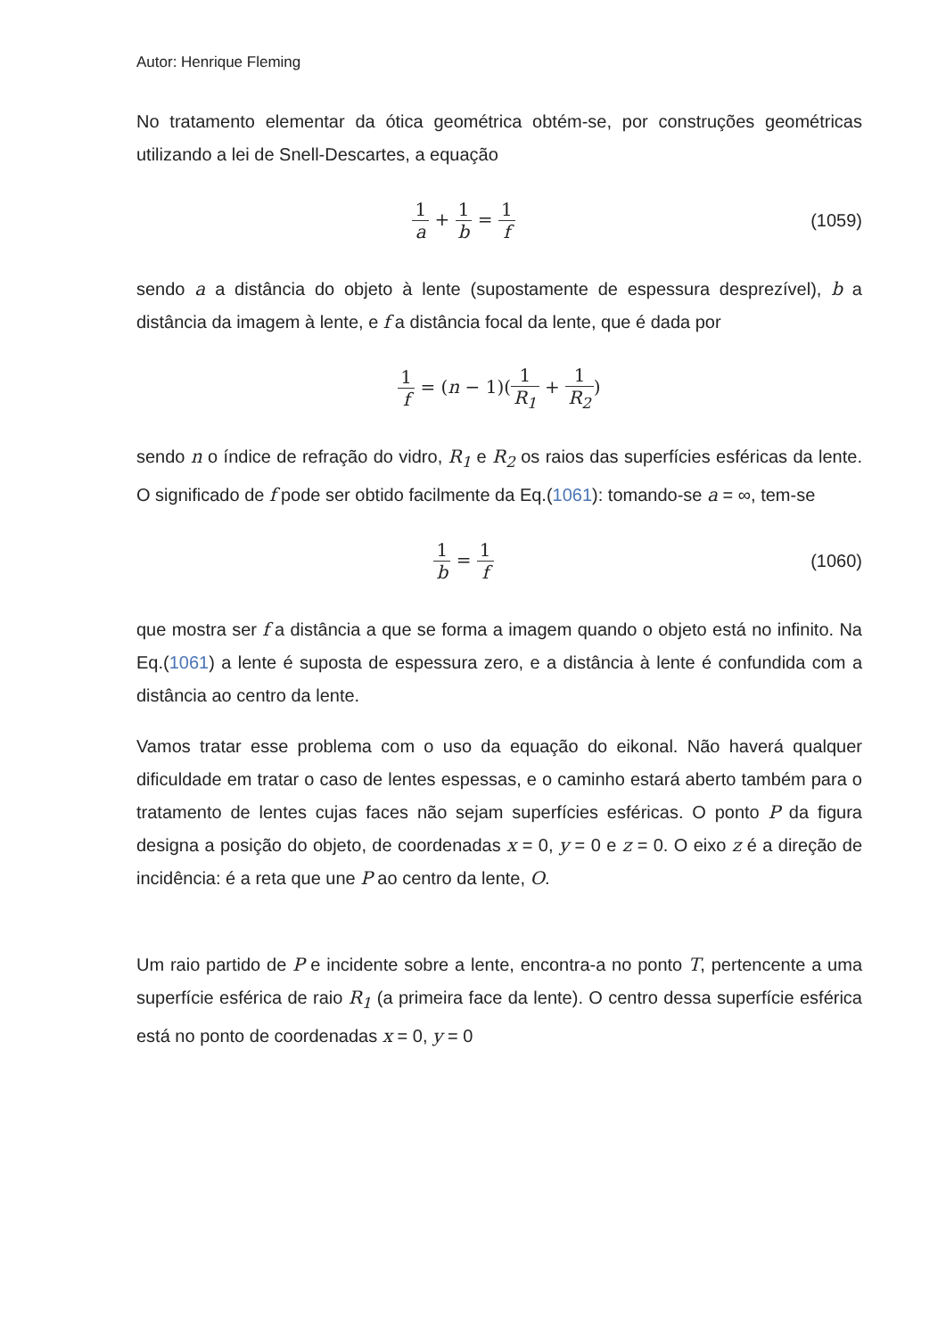Autor: Henrique Fleming
No tratamento elementar da ótica geométrica obtém-se, por construções geométricas utilizando a lei de Snell-Descartes, a equação
1 a + 1 b = 1 f (1059)
sendo a a distância do objeto à lente (supostamente de espessura desprezível), b a distância da imagem à lente, e f a distância focal da lente, que é dada por
1 f = (n − 1)(1 R<sub>1</sub> + 1 R<sub>2</sub>)
sendo n o índice de refração do vidro, R<sub>1</sub> e R<sub>2</sub> os raios das superfícies esféricas da lente. O significado de f pode ser obtido facilmente da Eq.(1061): tomando-se a = ∞, tem-se
1 b = 1 f (1060)
que mostra ser f a distância a que se forma a imagem quando o objeto está no infinito. Na Eq.(1061) a lente é suposta de espessura zero, e a distância à lente é confundida com a distância ao centro da lente.
Vamos tratar esse problema com o uso da equação do eikonal. Não haverá qualquer dificuldade em tratar o caso de lentes espessas, e o caminho estará aberto também para o tratamento de lentes cujas faces não sejam superfícies esféricas. O ponto P da figura designa a posição do objeto, de coordenadas x = 0, y = 0 e z = 0. O eixo z é a direção de incidência: é a reta que une P ao centro da lente, O.
Um raio partido de P e incidente sobre a lente, encontra-a no ponto T, pertencente a uma superfície esférica de raio R<sub>1</sub> (a primeira face da lente). O centro dessa superfície esférica está no ponto de coordenadas x = 0, y = 0